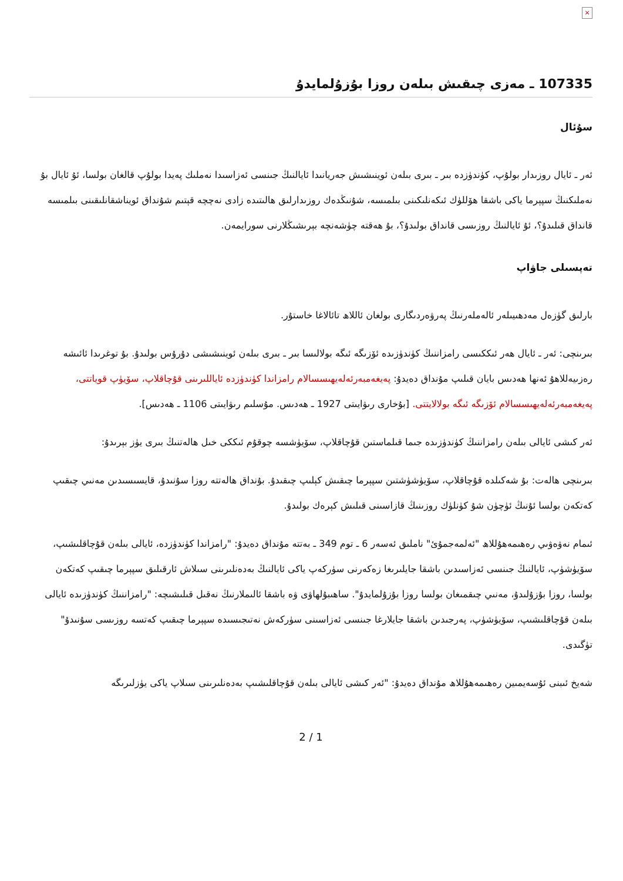×
107335 ـ مەزى چىقىش بىلەن روزا بۇزۇلمايدۇ
سۇئال
ئەر ـ ئايال روزىدار بولۇپ، كۈندۈزدە بىر ـ بىرى بىلەن ئوينىشىش جەريانىدا ئايالنىڭ جىنسى ئەزاسىدا نەملىك پەيدا بولۇپ قالغان بولسا، ئۇ ئايال بۇ نەملىكنىڭ سپېرما ياكى باشقا ھۆللۈك ئىكەنلىكىنى بىلمىسە، شۇنىڭدەك روزىدارلىق ھالىتىدە زادى نەچچە قېتىم شۇنداق ئويناشقانلىقىنى بىلمىسە قانداق قىلىدۇ؟، ئۇ ئايالنىڭ روزىسى قانداق بولىدۇ؟، بۇ ھەقتە چۈشەنچە بېرىشىڭلارنى سورايمەن.
تەپسىلى جاۋاپ
بارلىق گۈزەل مەدھىيىلەر ئالەملەرنىڭ پەرۋەردىگارى بولغان ئاللاھ تائالاغا خاستۇر.
بىرىنچى: ئەر ـ ئايال ھەر ئىككىسى رامزاننىڭ كۈندۈزىدە ئۆزىگە ئىگە بولالىسا بىر ـ بىرى بىلەن ئوينىشىشى دۇرۇس بولىدۇ. بۇ توغرىدا ئائىشە رەزىيەللاھۇ ئەنھا ھەدىس بايان قىلىپ مۇنداق دەيدۇ: پەيغەمبەرئەلەيھىسسالام رامزاندا كۈندۈزدە ئاياللىرىنى قۇچاقلاپ، سۆيۈپ قوياتتى، پەيغەمبەرئەلەيھىسسالام ئۆزىگە ئىگە بولالايتتى. [بۇخارى رىۋايىتى 1927 ـ ھەدىس. مۇسلىم رىۋايىتى 1106 ـ ھەدىس].
ئەر كىشى ئايالى بىلەن رامزاننىڭ كۈندۈزىدە جىما قىلماستىن قۇچاقلاپ، سۆيۈشسە چوقۇم ئىككى خىل ھالەتنىڭ بىرى يۈز بېرىدۇ:
بىرىنچى ھالەت: بۇ شەكىلدە قۇچاقلاپ، سۆيۈشۈشتىن سپېرما چىقىش كېلىپ چىقىدۇ. بۇنداق ھالەتتە روزا سۇنىدۇ، قايسىسىدىن مەنىي چىقىپ كەتكەن بولسا ئۇنىڭ ئۈچۈن شۇ كۈنلۈك روزىنىڭ قازاسىنى قىلىش كېرەك بولىدۇ.
ئىمام نەۋەۋىي رەھىمەھۇللاھ "ئەلمەجمۇئ" ناملىق ئەسەر 6 ـ توم 349 ـ بەتتە مۇنداق دەيدۇ: "رامزاندا كۈندۈزدە، ئايالى بىلەن قۇچاقلىشىپ، سۆيۈشۈپ، ئايالنىڭ جىنسى ئەزاسىدىن باشقا جايلىرىغا زەكەرنى سۈركەپ ياكى ئايالنىڭ بەدەنلىرىنى سىلاش ئارقىلىق سپېرما چىقىپ كەتكەن بولسا، روزا بۇزۇلىدۇ، مەنىي چىقمىغان بولسا روزا بۇزۇلمايدۇ". ساھىبۇلھاۋى ۋە باشقا ئالىملارنىڭ نەقىل قىلىشىچە: "رامزاننىڭ كۈندۈزىدە ئايالى بىلەن قۇچاقلىشىپ، سۆيۈشۈپ، پەرجىدىن باشقا جايلارغا جىنسى ئەزاسىنى سۈركەش نەتىجىسىدە سپېرما چىقىپ كەتسە روزىسى سۇنىدۇ" تۈگىدى.
شەيخ ئىبنى ئۇسەيمىين رەھىمەھۇللاھ مۇنداق دەيدۇ: "ئەر كىشى ئايالى بىلەن قۇچاقلىشىپ بەدەنلىرىنى سىلاپ ياكى يۈزلىرىگە
2 / 1